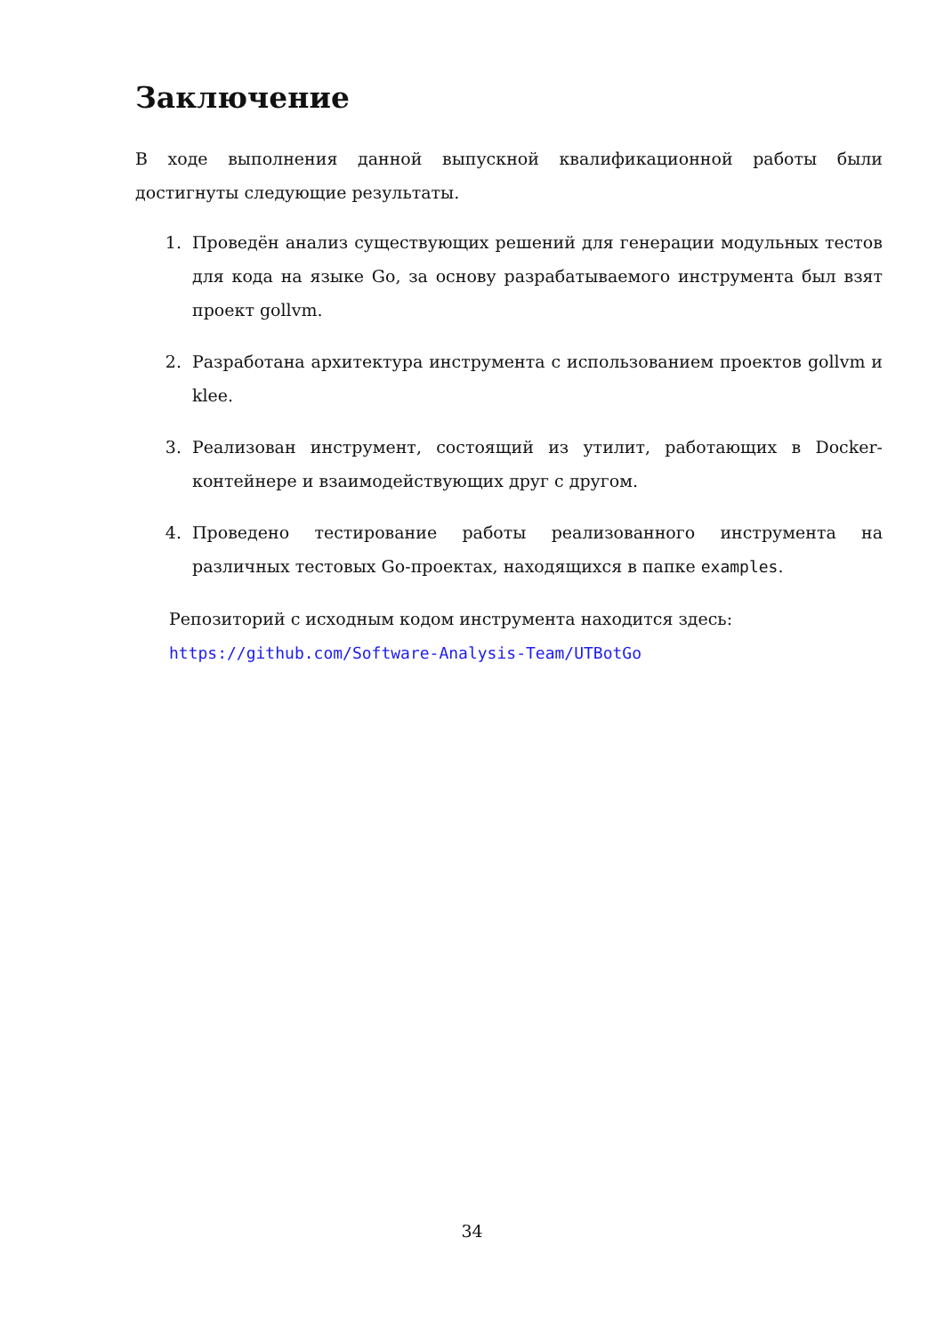Заключение
В ходе выполнения данной выпускной квалификационной работы были достигнуты следующие результаты.
1. Проведён анализ существующих решений для генерации модульных тестов для кода на языке Go, за основу разрабатываемого инструмента был взят проект gollvm.
2. Разработана архитектура инструмента с использованием проектов gollvm и klee.
3. Реализован инструмент, состоящий из утилит, работающих в Docker-контейнере и взаимодействующих друг с другом.
4. Проведено тестирование работы реализованного инструмента на различных тестовых Go-проектах, находящихся в папке examples.
Репозиторий с исходным кодом инструмента находится здесь:
https://github.com/Software-Analysis-Team/UTBotGo
34